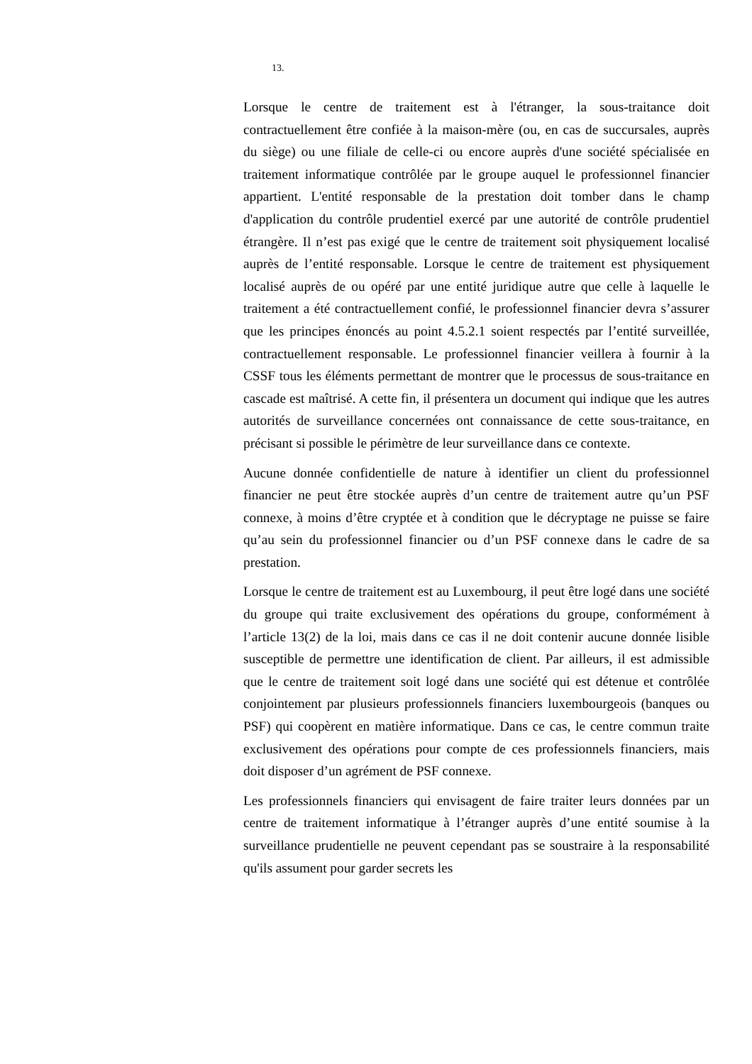13.
Lorsque le centre de traitement est à l'étranger, la sous-traitance doit contractuellement être confiée à la maison-mère (ou, en cas de succursales, auprès du siège) ou une filiale de celle-ci ou encore auprès d'une société spécialisée en traitement informatique contrôlée par le groupe auquel le professionnel financier appartient. L'entité responsable de la prestation doit tomber dans le champ d'application du contrôle prudentiel exercé par une autorité de contrôle prudentiel étrangère. Il n’est pas exigé que le centre de traitement soit physiquement localisé auprès de l’entité responsable. Lorsque le centre de traitement est physiquement localisé auprès de ou opéré par une entité juridique autre que celle à laquelle le traitement a été contractuellement confié, le professionnel financier devra s’assurer que les principes énoncés au point 4.5.2.1 soient respectés par l’entité surveillée, contractuellement responsable. Le professionnel financier veillera à fournir à la CSSF tous les éléments permettant de montrer que le processus de sous-traitance en cascade est maîtrisé. A cette fin, il présentera un document qui indique que les autres autorités de surveillance concernées ont connaissance de cette sous-traitance, en précisant si possible le périmètre de leur surveillance dans ce contexte.
Aucune donnée confidentielle de nature à identifier un client du professionnel financier ne peut être stockée auprès d’un centre de traitement autre qu’un PSF connexe, à moins d’être cryptée et à condition que le décryptage ne puisse se faire qu’au sein du professionnel financier ou d’un PSF connexe dans le cadre de sa prestation.
Lorsque le centre de traitement est au Luxembourg, il peut être logé dans une société du groupe qui traite exclusivement des opérations du groupe, conformément à l’article 13(2) de la loi, mais dans ce cas il ne doit contenir aucune donnée lisible susceptible de permettre une identification de client. Par ailleurs, il est admissible que le centre de traitement soit logé dans une société qui est détenue et contrôlée conjointement par plusieurs professionnels financiers luxembourgeois (banques ou PSF) qui coopèrent en matière informatique. Dans ce cas, le centre commun traite exclusivement des opérations pour compte de ces professionnels financiers, mais doit disposer d’un agrément de PSF connexe.
Les professionnels financiers qui envisagent de faire traiter leurs données par un centre de traitement informatique à l’étranger auprès d’une entité soumise à la surveillance prudentielle ne peuvent cependant pas se soustraire à la responsabilité qu'ils assument pour garder secrets les